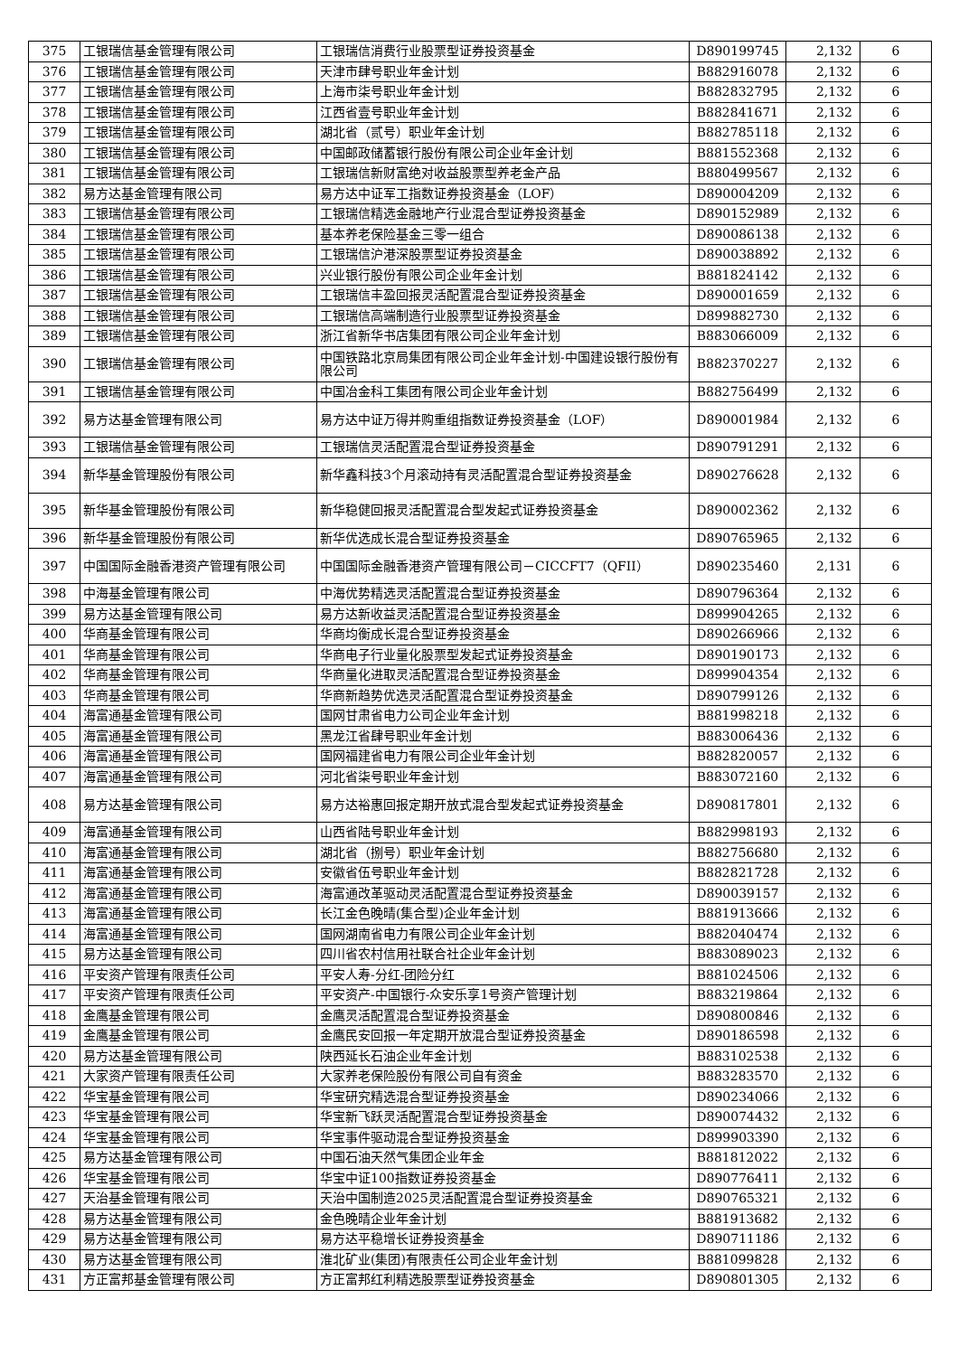| 375 | 工银瑞信基金管理有限公司 | 工银瑞信消费行业股票型证券投资基金 | D890199745 | 2,132 | 6 |
| 376 | 工银瑞信基金管理有限公司 | 天津市肆号职业年金计划 | B882916078 | 2,132 | 6 |
| 377 | 工银瑞信基金管理有限公司 | 上海市柒号职业年金计划 | B882832795 | 2,132 | 6 |
| 378 | 工银瑞信基金管理有限公司 | 江西省壹号职业年金计划 | B882841671 | 2,132 | 6 |
| 379 | 工银瑞信基金管理有限公司 | 湖北省（贰号）职业年金计划 | B882785118 | 2,132 | 6 |
| 380 | 工银瑞信基金管理有限公司 | 中国邮政储蓄银行股份有限公司企业年金计划 | B881552368 | 2,132 | 6 |
| 381 | 工银瑞信基金管理有限公司 | 工银瑞信新财富绝对收益股票型养老金产品 | B880499567 | 2,132 | 6 |
| 382 | 易方达基金管理有限公司 | 易方达中证军工指数证券投资基金（LOF） | D890004209 | 2,132 | 6 |
| 383 | 工银瑞信基金管理有限公司 | 工银瑞信精选金融地产行业混合型证券投资基金 | D890152989 | 2,132 | 6 |
| 384 | 工银瑞信基金管理有限公司 | 基本养老保险基金三零一组合 | D890086138 | 2,132 | 6 |
| 385 | 工银瑞信基金管理有限公司 | 工银瑞信沪港深股票型证券投资基金 | D890038892 | 2,132 | 6 |
| 386 | 工银瑞信基金管理有限公司 | 兴业银行股份有限公司企业年金计划 | B881824142 | 2,132 | 6 |
| 387 | 工银瑞信基金管理有限公司 | 工银瑞信丰盈回报灵活配置混合型证券投资基金 | D890001659 | 2,132 | 6 |
| 388 | 工银瑞信基金管理有限公司 | 工银瑞信高端制造行业股票型证券投资基金 | D899882730 | 2,132 | 6 |
| 389 | 工银瑞信基金管理有限公司 | 浙江省新华书店集团有限公司企业年金计划 | B883066009 | 2,132 | 6 |
| 390 | 工银瑞信基金管理有限公司 | 中国铁路北京局集团有限公司企业年金计划-中国建设银行股份有限公司 | B882370227 | 2,132 | 6 |
| 391 | 工银瑞信基金管理有限公司 | 中国冶金科工集团有限公司企业年金计划 | B882756499 | 2,132 | 6 |
| 392 | 易方达基金管理有限公司 | 易方达中证万得并购重组指数证券投资基金（LOF） | D890001984 | 2,132 | 6 |
| 393 | 工银瑞信基金管理有限公司 | 工银瑞信灵活配置混合型证券投资基金 | D890791291 | 2,132 | 6 |
| 394 | 新华基金管理股份有限公司 | 新华鑫科技3个月滚动持有灵活配置混合型证券投资基金 | D890276628 | 2,132 | 6 |
| 395 | 新华基金管理股份有限公司 | 新华稳健回报灵活配置混合型发起式证券投资基金 | D890002362 | 2,132 | 6 |
| 396 | 新华基金管理股份有限公司 | 新华优选成长混合型证券投资基金 | D890765965 | 2,132 | 6 |
| 397 | 中国国际金融香港资产管理有限公司 | 中国国际金融香港资产管理有限公司－CICCFT7（QFII） | D890235460 | 2,131 | 6 |
| 398 | 中海基金管理有限公司 | 中海优势精选灵活配置混合型证券投资基金 | D890796364 | 2,132 | 6 |
| 399 | 易方达基金管理有限公司 | 易方达新收益灵活配置混合型证券投资基金 | D899904265 | 2,132 | 6 |
| 400 | 华商基金管理有限公司 | 华商均衡成长混合型证券投资基金 | D890266966 | 2,132 | 6 |
| 401 | 华商基金管理有限公司 | 华商电子行业量化股票型发起式证券投资基金 | D890190173 | 2,132 | 6 |
| 402 | 华商基金管理有限公司 | 华商量化进取灵活配置混合型证券投资基金 | D899904354 | 2,132 | 6 |
| 403 | 华商基金管理有限公司 | 华商新趋势优选灵活配置混合型证券投资基金 | D890799126 | 2,132 | 6 |
| 404 | 海富通基金管理有限公司 | 国网甘肃省电力公司企业年金计划 | B881998218 | 2,132 | 6 |
| 405 | 海富通基金管理有限公司 | 黑龙江省肆号职业年金计划 | B883006436 | 2,132 | 6 |
| 406 | 海富通基金管理有限公司 | 国网福建省电力有限公司企业年金计划 | B882820057 | 2,132 | 6 |
| 407 | 海富通基金管理有限公司 | 河北省柒号职业年金计划 | B883072160 | 2,132 | 6 |
| 408 | 易方达基金管理有限公司 | 易方达裕惠回报定期开放式混合型发起式证券投资基金 | D890817801 | 2,132 | 6 |
| 409 | 海富通基金管理有限公司 | 山西省陆号职业年金计划 | B882998193 | 2,132 | 6 |
| 410 | 海富通基金管理有限公司 | 湖北省（捌号）职业年金计划 | B882756680 | 2,132 | 6 |
| 411 | 海富通基金管理有限公司 | 安徽省伍号职业年金计划 | B882821728 | 2,132 | 6 |
| 412 | 海富通基金管理有限公司 | 海富通改革驱动灵活配置混合型证券投资基金 | D890039157 | 2,132 | 6 |
| 413 | 海富通基金管理有限公司 | 长江金色晚晴(集合型)企业年金计划 | B881913666 | 2,132 | 6 |
| 414 | 海富通基金管理有限公司 | 国网湖南省电力有限公司企业年金计划 | B882040474 | 2,132 | 6 |
| 415 | 易方达基金管理有限公司 | 四川省农村信用社联合社企业年金计划 | B883089023 | 2,132 | 6 |
| 416 | 平安资产管理有限责任公司 | 平安人寿-分红-团险分红 | B881024506 | 2,132 | 6 |
| 417 | 平安资产管理有限责任公司 | 平安资产-中国银行-众安乐享1号资产管理计划 | B883219864 | 2,132 | 6 |
| 418 | 金鹰基金管理有限公司 | 金鹰灵活配置混合型证券投资基金 | D890800846 | 2,132 | 6 |
| 419 | 金鹰基金管理有限公司 | 金鹰民安回报一年定期开放混合型证券投资基金 | D890186598 | 2,132 | 6 |
| 420 | 易方达基金管理有限公司 | 陕西延长石油企业年金计划 | B883102538 | 2,132 | 6 |
| 421 | 大家资产管理有限责任公司 | 大家养老保险股份有限公司自有资金 | B883283570 | 2,132 | 6 |
| 422 | 华宝基金管理有限公司 | 华宝研究精选混合型证券投资基金 | D890234066 | 2,132 | 6 |
| 423 | 华宝基金管理有限公司 | 华宝新飞跃灵活配置混合型证券投资基金 | D890074432 | 2,132 | 6 |
| 424 | 华宝基金管理有限公司 | 华宝事件驱动混合型证券投资基金 | D899903390 | 2,132 | 6 |
| 425 | 易方达基金管理有限公司 | 中国石油天然气集团企业年金 | B881812022 | 2,132 | 6 |
| 426 | 华宝基金管理有限公司 | 华宝中证100指数证券投资基金 | D890776411 | 2,132 | 6 |
| 427 | 天治基金管理有限公司 | 天治中国制造2025灵活配置混合型证券投资基金 | D890765321 | 2,132 | 6 |
| 428 | 易方达基金管理有限公司 | 金色晚晴企业年金计划 | B881913682 | 2,132 | 6 |
| 429 | 易方达基金管理有限公司 | 易方达平稳增长证券投资基金 | D890711186 | 2,132 | 6 |
| 430 | 易方达基金管理有限公司 | 淮北矿业(集团)有限责任公司企业年金计划 | B881099828 | 2,132 | 6 |
| 431 | 方正富邦基金管理有限公司 | 方正富邦红利精选股票型证券投资基金 | D890801305 | 2,132 | 6 |